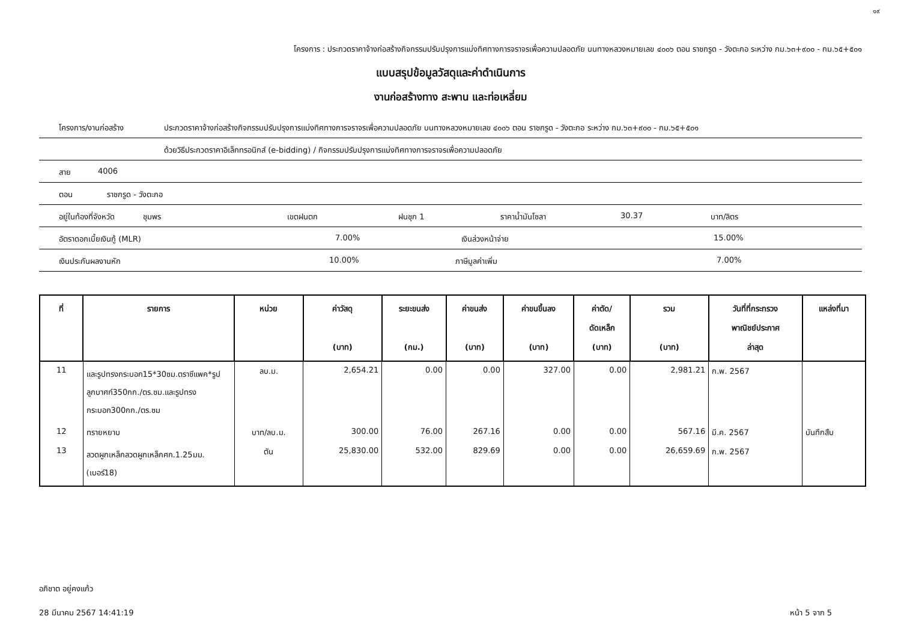๑๙
โครงการ : ประกวดราคาจ้างก่อสร้างกิจกรรมปรับปรุงการแบ่งทิศทางการจราจรเพื่อความปลอดภัย บนทางหลวงหมายเลข ๔๐๐๖ ตอน ราชกรูด - วังตะกอ ระหว่าง กม.๖๓+๙๐๐ - กม.๖๕+๕๐๑
แบบสรุปข้อมูลวัสดุและค่าดำเนินการ
งานก่อสร้างทาง สะพาน และท่อเหลี่ยม
โครงการ/งานก่อสร้าง ประกวดราคาจ้างก่อสร้างกิจกรรมปรับปรุงการแบ่งทิศทางการจราจรเพื่อความปลอดภัย บนทางหลวงหมายเลข ๔๐๐๖ ตอน ราชกรูด - วังตะกอ ระหว่าง กม.๖๓+๙๐๐ - กม.๖๕+๕๐๑
ด้วยวิธีประกวดราคาอิเล็กทรอนิกส์ (e-bidding) / กิจกรรมปรับปรุงการแบ่งทิศทางการจราจรเพื่อความปลอดภัย
สาย 4006
ตอน ราชกรูด - วังตะกอ
อยู่ในท้องที่จังหวัด ชุมพร เขตฝนตก ฝนชุก 1 ราคาน้ำมันโซลา 30.37 บาท/ลิตร
อัตราดอกเบี้ยเงินกู้ (MLR) 7.00% เงินล่วงหน้าจ่าย 15.00%
เงินประกันผลงานหัก 10.00% ภาษีมูลค่าเพิ่ม 7.00%
| ที่ | รายการ | หน่วย | ค่าวัสดุ (บาท) | ระยะขนส่ง (กม.) | ค่าขนส่ง (บาท) | ค่าขนขึ้นลง (บาท) | ค่าตัด/ ดัดเหล็ก (บาท) | รวม (บาท) | วันที่ที่กระทรวง พาณิชย์ประกาศ ล่าสุด | แหล่งที่มา |
| --- | --- | --- | --- | --- | --- | --- | --- | --- | --- | --- |
| 11 | และรูปทรงกระบอก15*30ซม.ตราซีแพค*รูปลูกบาศก์350กก./ตร.ซม.และรูปทรงกระบอก300กก./ตร.ซม | ลบ.ม. | 2,654.21 | 0.00 | 0.00 | 327.00 | 0.00 | 2,981.21 | ก.พ. 2567 | |
| 12 | ทรายหยาบ | บาท/ลบ.ม. | 300.00 | 76.00 | 267.16 | 0.00 | 0.00 | 567.16 | มี.ค. 2567 | บันทึกสืบ |
| 13 | ลวดผูกเหล็กลวดผูกเหล็กศก.1.25มม.(เบอร์18) | ตัน | 25,830.00 | 532.00 | 829.69 | 0.00 | 0.00 | 26,659.69 | ก.พ. 2567 | |
อภิชาต อยู่คงแก้ว
28 มีนาคม 2567 14:41:19 หน้า 5 จาก 5